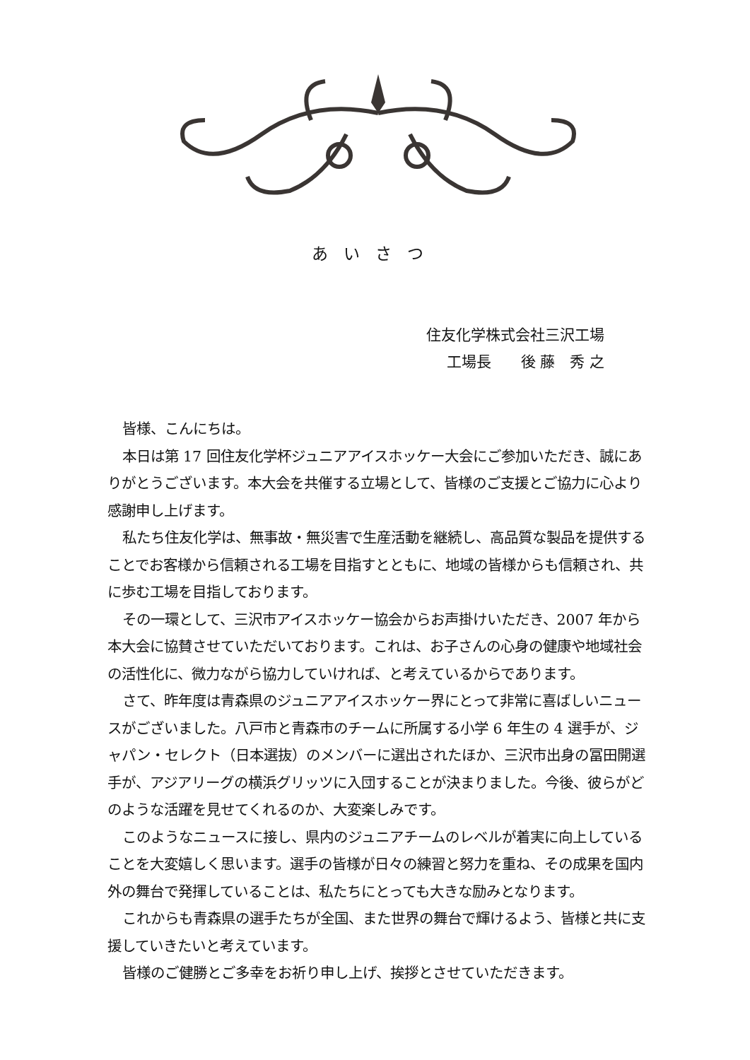あいさつ
住友化学株式会社三沢工場
工場長　　後 藤　秀 之
皆様、こんにちは。
本日は第 17 回住友化学杯ジュニアアイスホッケー大会にご参加いただき、誠にありがとうございます。本大会を共催する立場として、皆様のご支援とご協力に心より感謝申し上げます。
私たち住友化学は、無事故・無災害で生産活動を継続し、高品質な製品を提供することでお客様から信頼される工場を目指すとともに、地域の皆様からも信頼され、共に歩む工場を目指しております。
その一環として、三沢市アイスホッケー協会からお声掛けいただき、2007 年から本大会に協賛させていただいております。これは、お子さんの心身の健康や地域社会の活性化に、微力ながら協力していければ、と考えているからであります。
さて、昨年度は青森県のジュニアアイスホッケー界にとって非常に喜ばしいニュースがございました。八戸市と青森市のチームに所属する小学 6 年生の 4 選手が、ジャパン・セレクト（日本選抜）のメンバーに選出されたほか、三沢市出身の冨田開選手が、アジアリーグの横浜グリッツに入団することが決まりました。今後、彼らがどのような活躍を見せてくれるのか、大変楽しみです。
このようなニュースに接し、県内のジュニアチームのレベルが着実に向上していることを大変嬉しく思います。選手の皆様が日々の練習と努力を重ね、その成果を国内外の舞台で発揮していることは、私たちにとっても大きな励みとなります。
これからも青森県の選手たちが全国、また世界の舞台で輝けるよう、皆様と共に支援していきたいと考えています。
皆様のご健勝とご多幸をお祈り申し上げ、挨拶とさせていただきます。